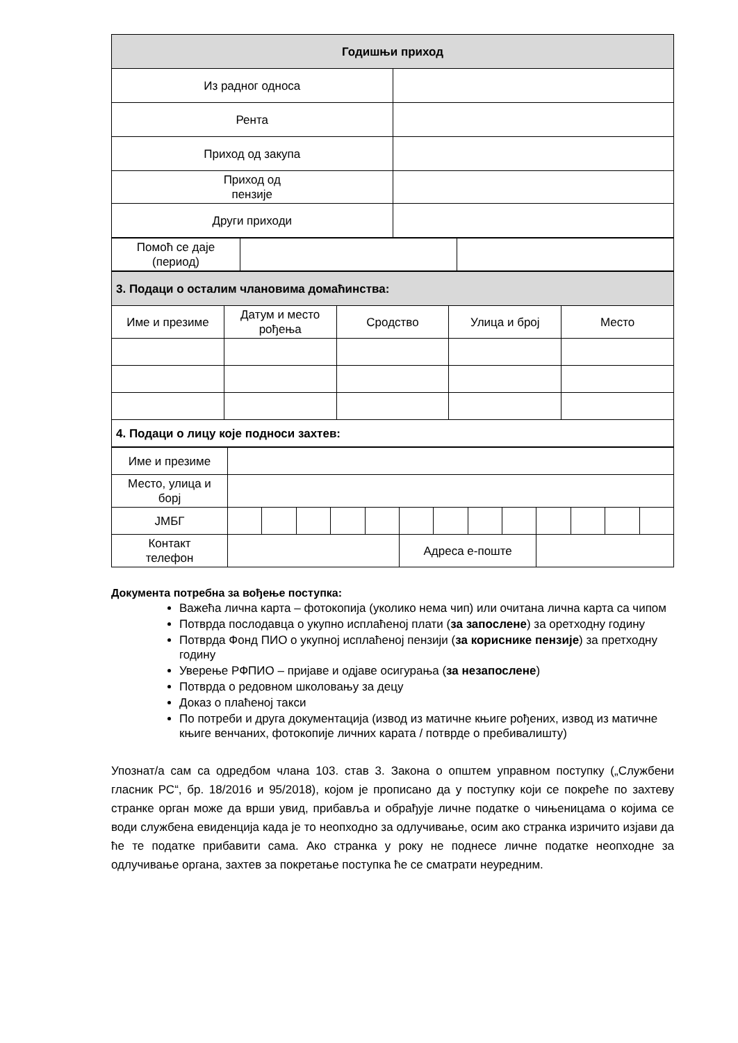| Годишњи приход | |
| --- | --- |
| Из радног односа | |
| Рента | |
| Приход од закупа | |
| Приход од пензије | |
| Други приходи | |
| Помоћ се даје (период) | | |
| 3. Подаци о осталим члановима домаћинства: | | | | |
| --- | --- | --- | --- | --- |
| Име и презиме | Датум и место рођења | Сродство | Улица и број | Место |
| 4. Подаци о лицу које подноси захтев: | | | | |
| Име и презиме | | | | | | | | | | | | | |
| Место, улица и борј | | | | | | | | | | | | | |
| ЈМБГ | | | | | | | | | | | | | |
| Контакт телефон | | | | | | Адреса е-поште | | | | | | | |
Документа потребна за вођење поступка:
Важећа лична карта – фотокопија (уколико нема чип) или очитана лична карта са чипом
Потврда послодавца о укупно исплаћеној плати (за запослене) за оретходну годину
Потврда Фонд ПИО о укупној исплаћеној пензији (за кориснике пензије) за претходну годину
Уверење РФПИО – пријаве и одјаве осигурања (за незапослене)
Потврда о редовном школовању за децу
Доказ о плаћеној такси
По потреби и друга документација (извод из матичне књиге рођених, извод из матичне књиге венчаних, фотокопије личних карата / потврде о пребивалишту)
Упознат/а сам са одредбом члана 103. став 3. Закона о општем управном поступку („Службени гласник РС“, бр. 18/2016 и 95/2018), којом је прописано да у поступку који се покреће по захтеву странке орган може да врши увид, прибавља и обрађује личне податке о чињеницама о којима се води службена евиденција када је то неопходно за одлучивање, осим ако странка изричито изјави да ће те податке прибавити сама. Ако странка у року не поднесе личне податке неопходне за одлучивање органа, захтев за покретање поступка ће се сматрати неуредним.